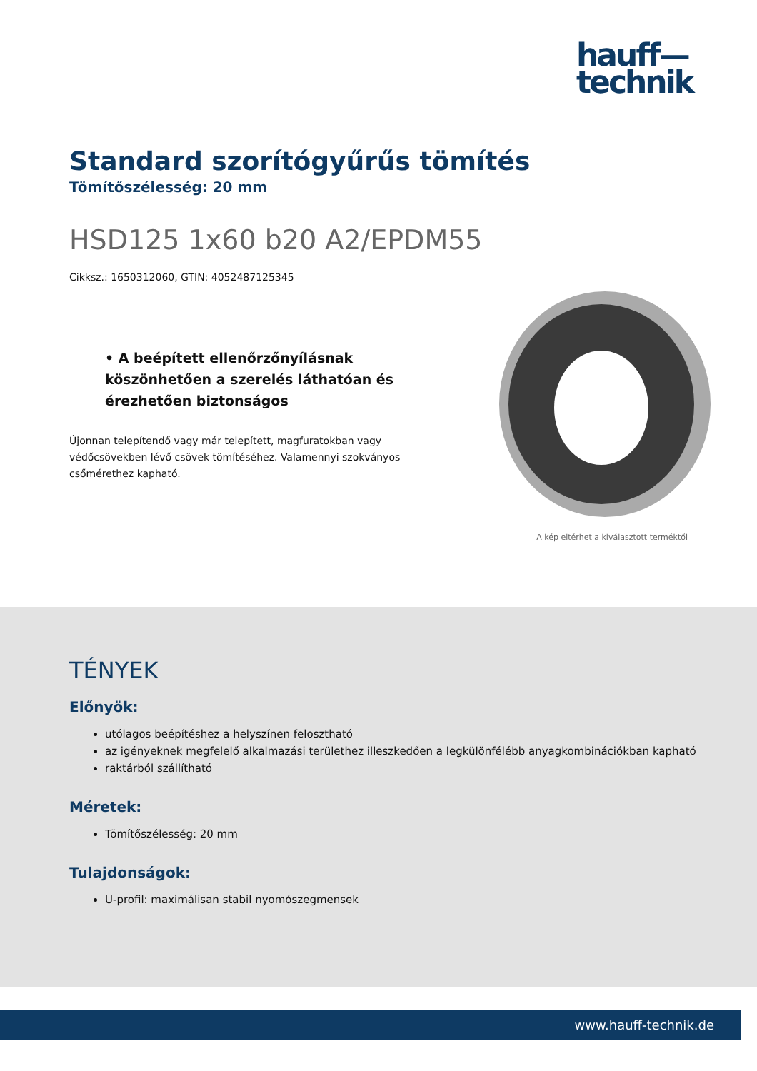hauff—
technik
Standard szorítógyűrűs tömítés
Tömítőszélesség: 20 mm
HSD125 1x60 b20 A2/EPDM55
Cikksz.: 1650312060, GTIN: 4052487125345
• A beépített ellenőrzőnyílásnak köszönhetően a szerelés láthatóan és érezhetően biztonságos
Újonnan telepítendő vagy már telepített, magfuratokban vagy védőcsövekben lévő csövek tömítéséhez. Valamennyi szokványos csőmérethez kapható.
A kép eltérhet a kiválasztott terméktől
TÉNYEK
Előnyök:
utólagos beépítéshez a helyszínen felosztható
az igényeknek megfelelő alkalmazási területhez illeszkedően a legkülönfélébb anyagkombinációkban kapható
raktárból szállítható
Méretek:
Tömítőszélesség: 20 mm
Tulajdonságok:
U-profil: maximálisan stabil nyomószegmensek
www.hauff-technik.de